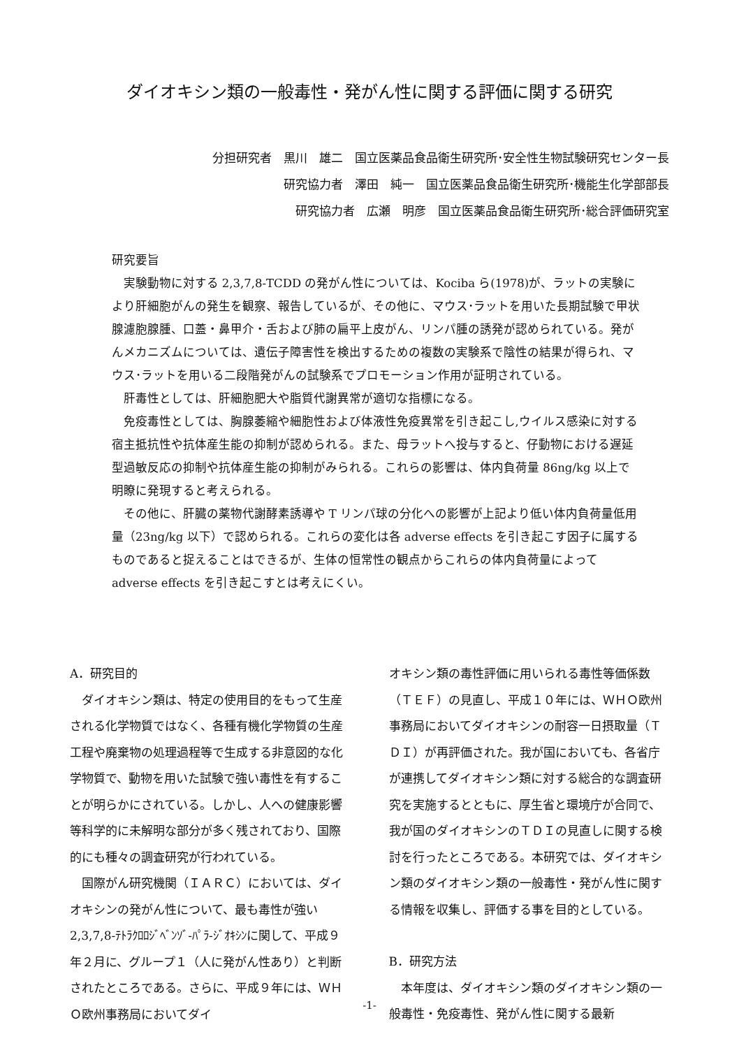ダイオキシン類の一般毒性・発がん性に関する評価に関する研究
分担研究者　黒川　雄二　国立医薬品食品衛生研究所･安全性生物試験研究センター長
研究協力者　澤田　純一　国立医薬品食品衛生研究所･機能生化学部部長
研究協力者　広瀬　明彦　国立医薬品食品衛生研究所･総合評価研究室
研究要旨
実験動物に対する 2,3,7,8-TCDD の発がん性については、Kociba ら(1978)が、ラットの実験により肝細胞がんの発生を観察、報告しているが、その他に、マウス･ラットを用いた長期試験で甲状腺濾胞腺腫、口蓋・鼻甲介・舌および肺の扁平上皮がん、リンパ腫の誘発が認められている。発がんメカニズムについては、遺伝子障害性を検出するための複数の実験系で陰性の結果が得られ、マウス･ラットを用いる二段階発がんの試験系でプロモーション作用が証明されている。
肝毒性としては、肝細胞肥大や脂質代謝異常が適切な指標になる。
免疫毒性としては、胸腺萎縮や細胞性および体液性免疫異常を引き起こし,ウイルス感染に対する宿主抵抗性や抗体産生能の抑制が認められる。また、母ラットへ投与すると、仔動物における遅延型過敏反応の抑制や抗体産生能の抑制がみられる。これらの影響は、体内負荷量 86ng/kg 以上で明瞭に発現すると考えられる。
その他に、肝臓の薬物代謝酵素誘導や T リンパ球の分化への影響が上記より低い体内負荷量低用量（23ng/kg 以下）で認められる。これらの変化は各 adverse effects を引き起こす因子に属するものであると捉えることはできるが、生体の恒常性の観点からこれらの体内負荷量によって adverse effects を引き起こすとは考えにくい。
A．研究目的
ダイオキシン類は、特定の使用目的をもって生産される化学物質ではなく、各種有機化学物質の生産工程や廃棄物の処理過程等で生成する非意図的な化学物質で、動物を用いた試験で強い毒性を有することが明らかにされている。しかし、人への健康影響等科学的に未解明な部分が多く残されており、国際的にも種々の調査研究が行われている。
国際がん研究機関（ＩＡＲＣ）においては、ダイオキシンの発がん性について、最も毒性が強い 2,3,7,8-ﾃﾄﾗｸﾛﾛｼﾞﾍﾞﾝｿﾞ-ﾊﾟﾗ-ｼﾞｵｷｼﾝに関して、平成９年２月に、グループ１（人に発がん性あり）と判断されたところである。さらに、平成９年には、ＷＨＯ欧州事務局においてダイ
オキシン類の毒性評価に用いられる毒性等価係数（ＴＥＦ）の見直し、平成１０年には、ＷＨＯ欧州事務局においてダイオキシンの耐容一日摂取量（ＴＤＩ）が再評価された。我が国においても、各省庁が連携してダイオキシン類に対する総合的な調査研究を実施するとともに、厚生省と環境庁が合同で、我が国のダイオキシンのＴＤＩの見直しに関する検討を行ったところである。本研究では、ダイオキシン類のダイオキシン類の一般毒性・発がん性に関する情報を収集し、評価する事を目的としている。
B．研究方法
本年度は、ダイオキシン類のダイオキシン類の一般毒性・免疫毒性、発がん性に関する最新
-1-